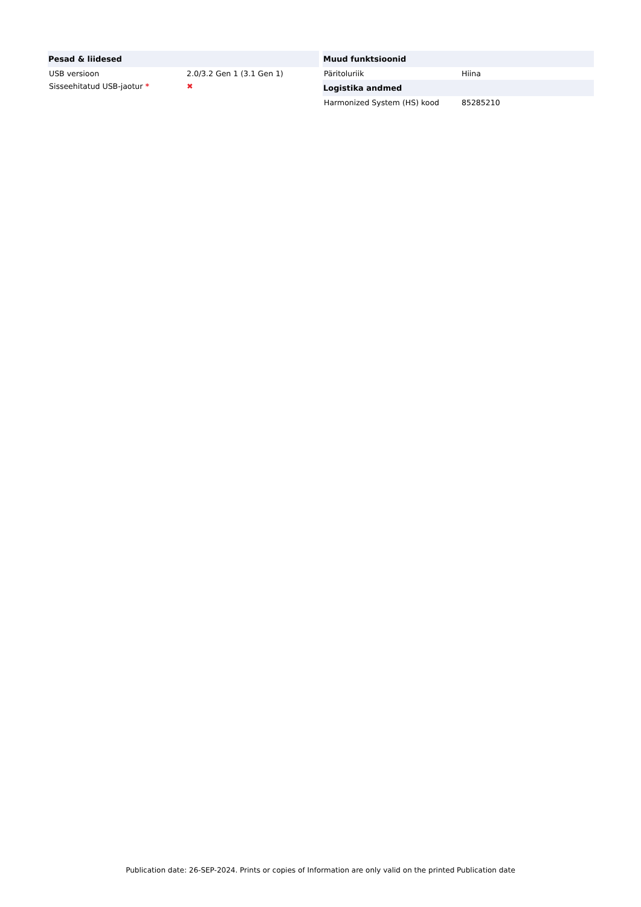| Pesad & liidesed | |
| --- | --- |
| USB versioon | 2.0/3.2 Gen 1 (3.1 Gen 1) |
| Sisseehitatud USB-jaotur * | ✖ |
| Muud funktsioonid | |
| --- | --- |
| Päritoluriik | Hiina |
| Logistika andmed | |
| Harmonized System (HS) kood | 85285210 |
Publication date: 26-SEP-2024. Prints or copies of Information are only valid on the printed Publication date